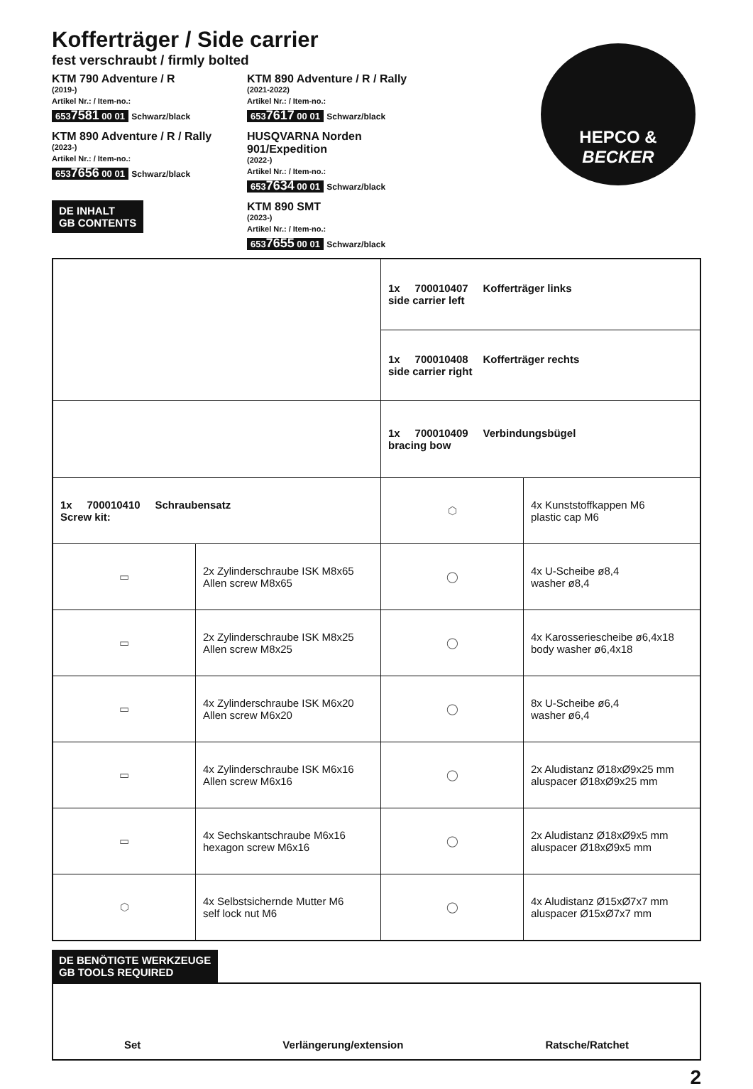HEPCO &
BECKER
Kofferträger / Side carrier
fest verschraubt / firmly bolted
KTM 790 Adventure / R
(2019-)
Artikel Nr.: / Item-no.:
6537581 00 01 Schwarz/black
KTM 890 Adventure / R / Rally
(2023-)
Artikel Nr.: / Item-no.:
6537656 00 01 Schwarz/black
DE INHALT
GB CONTENTS
KTM 890 Adventure / R / Rally
(2021-2022)
Artikel Nr.: / Item-no.:
6537617 00 01 Schwarz/black
HUSQVARNA Norden 901/Expedition
(2022-)
Artikel Nr.: / Item-no.:
6537634 00 01 Schwarz/black
KTM 890 SMT
(2023-)
Artikel Nr.: / Item-no.:
6537655 00 01 Schwarz/black
| | | 1x 700010407 Kofferträger links side carrier left | |
| | | 1x 700010408 Kofferträger rechts side carrier right | |
| | | 1x 700010409 Verbindungsbügel bracing bow | |
| 1x 700010410 Schraubensatz Screw kit: | | ⬡ | 4x Kunststoffkappen M6 plastic cap M6 |
| ▭ | 2x Zylinderschraube ISK M8x65 Allen screw M8x65 | ◯ | 4x U-Scheibe ø8,4 washer ø8,4 |
| ▭ | 2x Zylinderschraube ISK M8x25 Allen screw M8x25 | ◯ | 4x Karosseriescheibe ø6,4x18 body washer ø6,4x18 |
| ▭ | 4x Zylinderschraube ISK M6x20 Allen screw M6x20 | ◯ | 8x U-Scheibe ø6,4 washer ø6,4 |
| ▭ | 4x Zylinderschraube ISK M6x16 Allen screw M6x16 | ◯ | 2x Aludistanz Ø18xØ9x25 mm aluspacer Ø18xØ9x25 mm |
| ▭ | 4x Sechskantschraube M6x16 hexagon screw M6x16 | ◯ | 2x Aludistanz Ø18xØ9x5 mm aluspacer Ø18xØ9x5 mm |
| ⬡ | 4x Selbstsichernde Mutter M6 self lock nut M6 | ◯ | 4x Aludistanz Ø15xØ7x7 mm aluspacer Ø15xØ7x7 mm |
DE BENÖTIGTE WERKZEUGE
GB TOOLS REQUIRED
Set Verlängerung/extension Ratsche/Ratchet
2